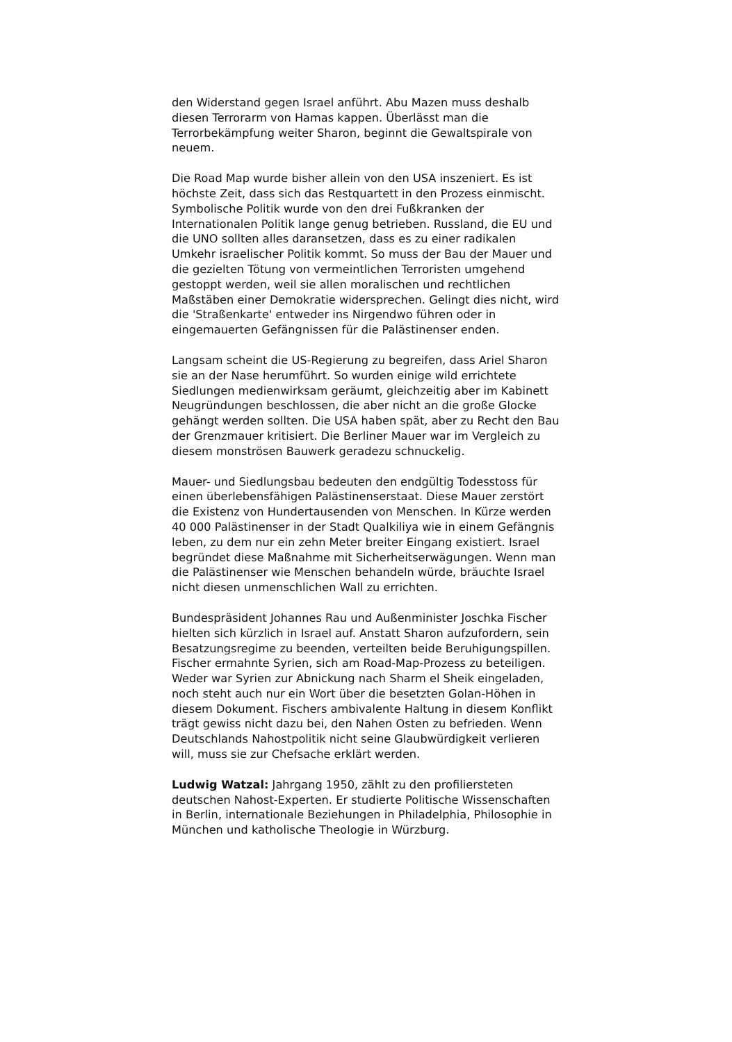den Widerstand gegen Israel anführt. Abu Mazen muss deshalb diesen Terrorarm von Hamas kappen. Überlässt man die Terrorbekämpfung weiter Sharon, beginnt die Gewaltspirale von neuem.
Die Road Map wurde bisher allein von den USA inszeniert. Es ist höchste Zeit, dass sich das Restquartett in den Prozess einmischt. Symbolische Politik wurde von den drei Fußkranken der Internationalen Politik lange genug betrieben. Russland, die EU und die UNO sollten alles daransetzen, dass es zu einer radikalen Umkehr israelischer Politik kommt. So muss der Bau der Mauer und die gezielten Tötung von vermeintlichen Terroristen umgehend gestoppt werden, weil sie allen moralischen und rechtlichen Maßstäben einer Demokratie widersprechen. Gelingt dies nicht, wird die 'Straßenkarte' entweder ins Nirgendwo führen oder in eingemauerten Gefängnissen für die Palästinenser enden.
Langsam scheint die US-Regierung zu begreifen, dass Ariel Sharon sie an der Nase herumführt. So wurden einige wild errichtete Siedlungen medienwirksam geräumt, gleichzeitig aber im Kabinett Neugründungen beschlossen, die aber nicht an die große Glocke gehängt werden sollten. Die USA haben spät, aber zu Recht den Bau der Grenzmauer kritisiert. Die Berliner Mauer war im Vergleich zu diesem monströsen Bauwerk geradezu schnuckelig.
Mauer- und Siedlungsbau bedeuten den endgültig Todesstoss für einen überlebensfähigen Palästinenserstaat. Diese Mauer zerstört die Existenz von Hundertausenden von Menschen. In Kürze werden 40 000 Palästinenser in der Stadt Qualkiliya wie in einem Gefängnis leben, zu dem nur ein zehn Meter breiter Eingang existiert. Israel begründet diese Maßnahme mit Sicherheitserwägungen. Wenn man die Palästinenser wie Menschen behandeln würde, bräuchte Israel nicht diesen unmenschlichen Wall zu errichten.
Bundespräsident Johannes Rau und Außenminister Joschka Fischer hielten sich kürzlich in Israel auf. Anstatt Sharon aufzufordern, sein Besatzungsregime zu beenden, verteilten beide Beruhigungspillen. Fischer ermahnte Syrien, sich am Road-Map-Prozess zu beteiligen. Weder war Syrien zur Abnickung nach Sharm el Sheik eingeladen, noch steht auch nur ein Wort über die besetzten Golan-Höhen in diesem Dokument. Fischers ambivalente Haltung in diesem Konflikt trägt gewiss nicht dazu bei, den Nahen Osten zu befrieden. Wenn Deutschlands Nahostpolitik nicht seine Glaubwürdigkeit verlieren will, muss sie zur Chefsache erklärt werden.
Ludwig Watzal: Jahrgang 1950, zählt zu den profiliersteten deutschen Nahost-Experten. Er studierte Politische Wissenschaften in Berlin, internationale Beziehungen in Philadelphia, Philosophie in München und katholische Theologie in Würzburg.